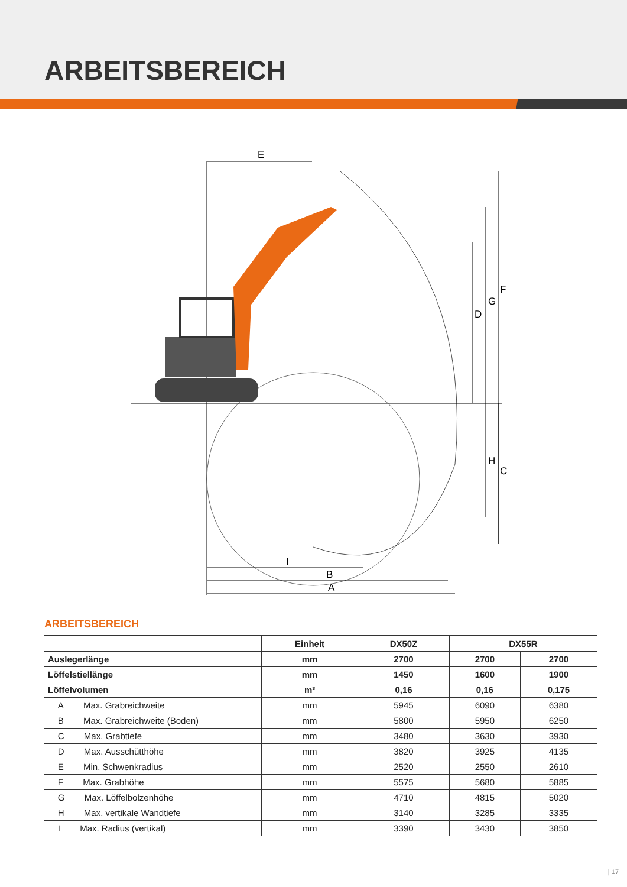ARBEITSBEREICH
E
F
G
D
H
C
I
B
A
ARBEITSBEREICH
| | Einheit | DX50Z | DX55R | |
| --- | --- | --- | --- | --- |
| Auslegerlänge | mm | 2700 | 2700 | 2700 |
| Löffelstiellänge | mm | 1450 | 1600 | 1900 |
| Löffelvolumen | m³ | 0,16 | 0,16 | 0,175 |
| A Max. Grabreichweite | mm | 5945 | 6090 | 6380 |
| B Max. Grabreichweite (Boden) | mm | 5800 | 5950 | 6250 |
| C Max. Grabtiefe | mm | 3480 | 3630 | 3930 |
| D Max. Ausschütthöhe | mm | 3820 | 3925 | 4135 |
| E Min. Schwenkradius | mm | 2520 | 2550 | 2610 |
| F Max. Grabhöhe | mm | 5575 | 5680 | 5885 |
| G Max. Löffelbolzenhöhe | mm | 4710 | 4815 | 5020 |
| H Max. vertikale Wandtiefe | mm | 3140 | 3285 | 3335 |
| I Max. Radius (vertikal) | mm | 3390 | 3430 | 3850 |
| 17